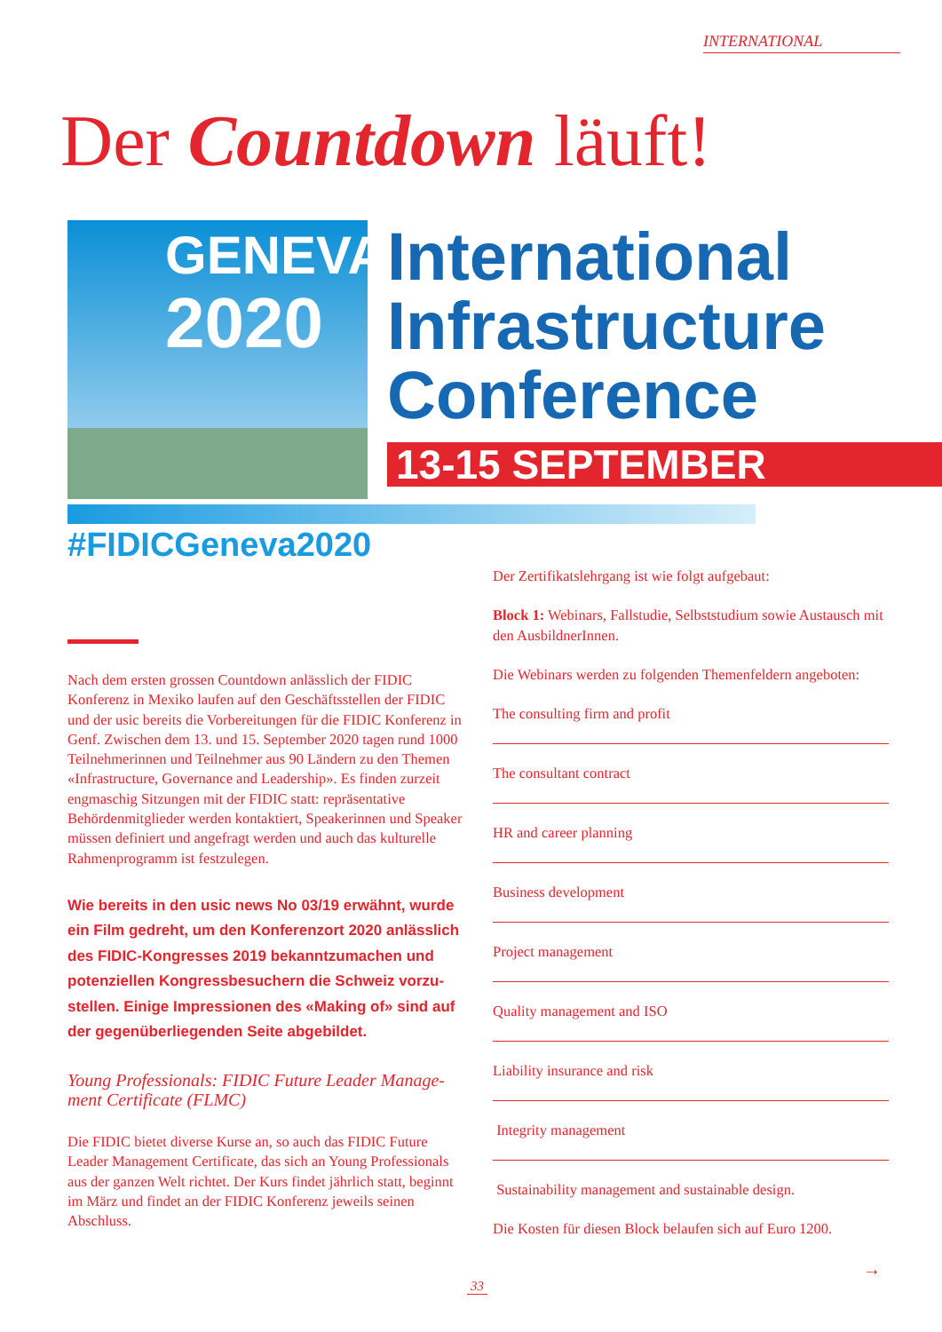INTERNATIONAL
Der Countdown läuft!
GENEVA
2020
International
Infrastructure
Conference
13-15 SEPTEMBER
#FIDICGeneva2020
Nach dem ersten grossen Countdown anlässlich der FIDIC Konferenz in Mexiko laufen auf den Geschäftsstellen der FIDIC und der usic bereits die Vorbereitungen für die FIDIC Konferenz in Genf. Zwischen dem 13. und 15. September 2020 tagen rund 1000 Teilnehmerinnen und Teilnehmer aus 90 Ländern zu den Themen «Infrastructure, Governance and Leadership». Es finden zurzeit engmaschig Sitzungen mit der FIDIC statt: repräsentative Behördenmitglieder werden kontaktiert, Speakerinnen und Speaker müssen definiert und angefragt werden und auch das kulturelle Rahmenprogramm ist festzulegen.
Wie bereits in den usic news No 03/19 erwähnt, wurde ein Film gedreht, um den Konferenzort 2020 anlässlich des FIDIC-Kongresses 2019 bekanntzumachen und potenziellen Kongressbesuchern die Schweiz vorzu­stellen. Einige Impressionen des «Making of» sind auf der gegenüberliegenden Seite abgebildet.
Young Professionals: FIDIC Future Leader Manage­ment Certificate (FLMC)
Die FIDIC bietet diverse Kurse an, so auch das FIDIC Future Leader Management Certificate, das sich an Young Professionals aus der ganzen Welt richtet. Der Kurs findet jährlich statt, beginnt im März und findet an der FIDIC Konferenz jeweils seinen Abschluss.
Der Zertifikatslehrgang ist wie folgt aufgebaut:
Block 1: Webinars, Fallstudie, Selbststudium sowie Austausch mit den AusbildnerInnen.
Die Webinars werden zu folgenden Themenfeldern angeboten:
The consulting firm and profit
The consultant contract
HR and career planning
Business development
Project management
Quality management and ISO
Liability insurance and risk
Integrity management
Sustainability management and sustainable design.
Die Kosten für diesen Block belaufen sich auf Euro 1200.
→
33